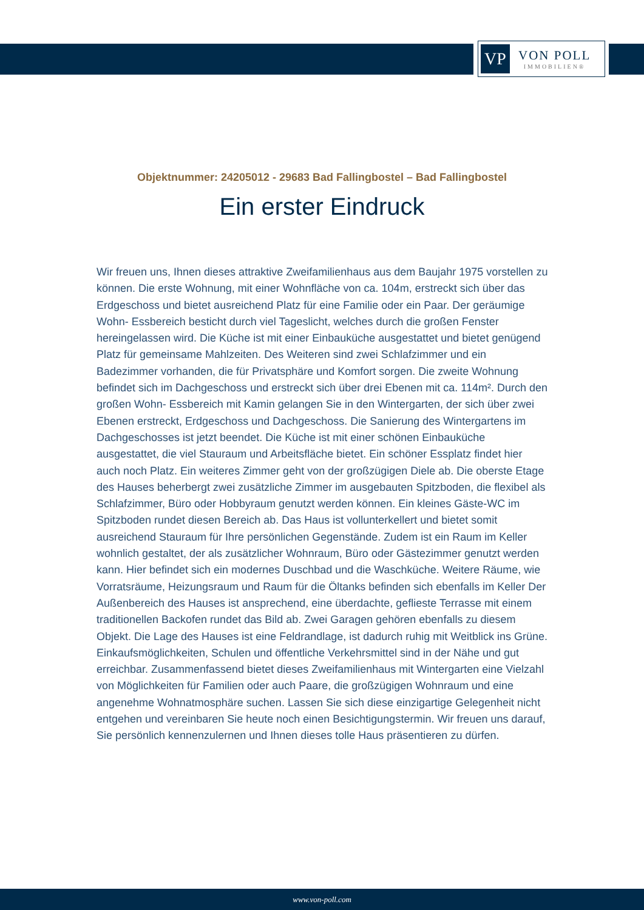VP
VON POLL
IMMOBILIEN®
Objektnummer: 24205012 - 29683 Bad Fallingbostel – Bad Fallingbostel
Ein erster Eindruck
Wir freuen uns, Ihnen dieses attraktive Zweifamilienhaus aus dem Baujahr 1975 vorstellen zu können. Die erste Wohnung, mit einer Wohnfläche von ca. 104m, erstreckt sich über das Erdgeschoss und bietet ausreichend Platz für eine Familie oder ein Paar. Der geräumige Wohn- Essbereich besticht durch viel Tageslicht, welches durch die großen Fenster hereingelassen wird. Die Küche ist mit einer Einbauküche ausgestattet und bietet genügend Platz für gemeinsame Mahlzeiten. Des Weiteren sind zwei Schlafzimmer und ein Badezimmer vorhanden, die für Privatsphäre und Komfort sorgen. Die zweite Wohnung befindet sich im Dachgeschoss und erstreckt sich über drei Ebenen mit ca. 114m². Durch den großen Wohn- Essbereich mit Kamin gelangen Sie in den Wintergarten, der sich über zwei Ebenen erstreckt, Erdgeschoss und Dachgeschoss. Die Sanierung des Wintergartens im Dachgeschosses ist jetzt beendet. Die Küche ist mit einer schönen Einbauküche ausgestattet, die viel Stauraum und Arbeitsfläche bietet. Ein schöner Essplatz findet hier auch noch Platz. Ein weiteres Zimmer geht von der großzügigen Diele ab. Die oberste Etage des Hauses beherbergt zwei zusätzliche Zimmer im ausgebauten Spitzboden, die flexibel als Schlafzimmer, Büro oder Hobbyraum genutzt werden können. Ein kleines Gäste-WC im Spitzboden rundet diesen Bereich ab. Das Haus ist vollunterkellert und bietet somit ausreichend Stauraum für Ihre persönlichen Gegenstände. Zudem ist ein Raum im Keller wohnlich gestaltet, der als zusätzlicher Wohnraum, Büro oder Gästezimmer genutzt werden kann. Hier befindet sich ein modernes Duschbad und die Waschküche. Weitere Räume, wie Vorratsräume, Heizungsraum und Raum für die Öltanks befinden sich ebenfalls im Keller Der Außenbereich des Hauses ist ansprechend, eine überdachte, geflieste Terrasse mit einem traditionellen Backofen rundet das Bild ab. Zwei Garagen gehören ebenfalls zu diesem Objekt. Die Lage des Hauses ist eine Feldrandlage, ist dadurch ruhig mit Weitblick ins Grüne. Einkaufsmöglichkeiten, Schulen und öffentliche Verkehrsmittel sind in der Nähe und gut erreichbar. Zusammenfassend bietet dieses Zweifamilienhaus mit Wintergarten eine Vielzahl von Möglichkeiten für Familien oder auch Paare, die großzügigen Wohnraum und eine angenehme Wohnatmosphäre suchen. Lassen Sie sich diese einzigartige Gelegenheit nicht entgehen und vereinbaren Sie heute noch einen Besichtigungstermin. Wir freuen uns darauf, Sie persönlich kennenzulernen und Ihnen dieses tolle Haus präsentieren zu dürfen.
www.von-poll.com